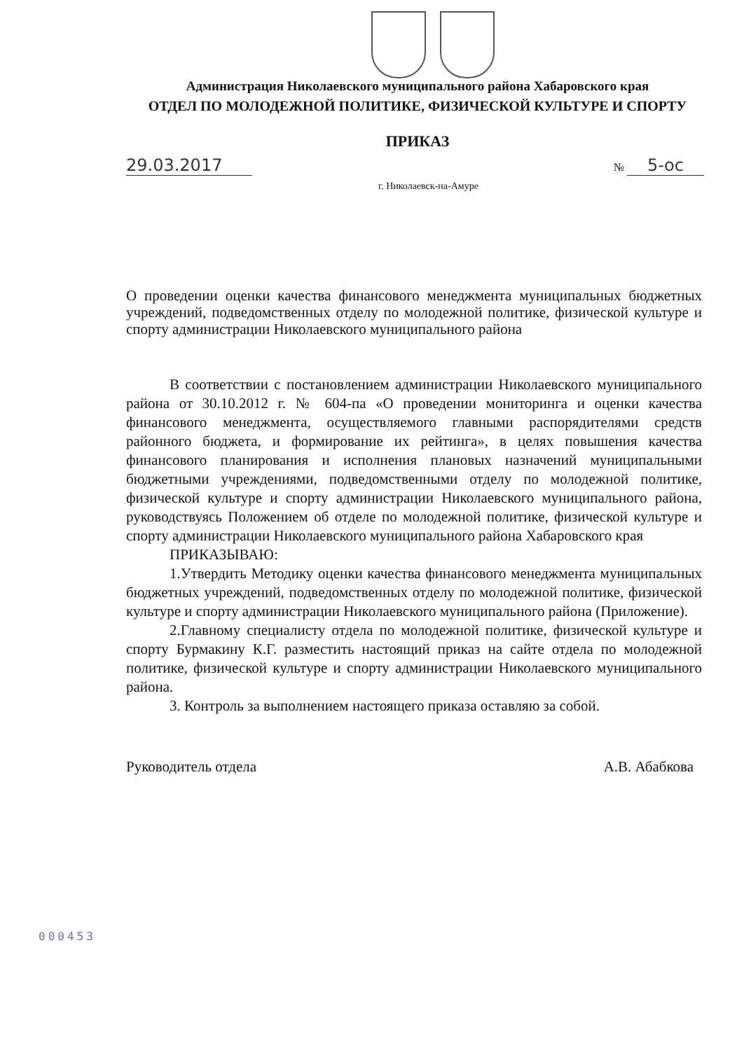Администрация Николаевского муниципального района Хабаровского края
ОТДЕЛ ПО МОЛОДЕЖНОЙ ПОЛИТИКЕ, ФИЗИЧЕСКОЙ КУЛЬТУРЕ И СПОРТУ
ПРИКАЗ
29.03.2017 № 5-ос
г. Николаевск-на-Амуре
О проведении оценки качества финансового менеджмента муниципальных бюджетных учреждений, подведомственных отделу по молодежной политике, физической культуре и спорту администрации Николаевского муниципального района
В соответствии с постановлением администрации Николаевского муниципального района от 30.10.2012 г. № 604-па «О проведении мониторинга и оценки качества финансового менеджмента, осуществляемого главными распорядителями средств районного бюджета, и формирование их рейтинга», в целях повышения качества финансового планирования и исполнения плановых назначений муниципальными бюджетными учреждениями, подведомственными отделу по молодежной политике, физической культуре и спорту администрации Николаевского муниципального района, руководствуясь Положением об отделе по молодежной политике, физической культуре и спорту администрации Николаевского муниципального района Хабаровского края
ПРИКАЗЫВАЮ:
1.Утвердить Методику оценки качества финансового менеджмента муниципальных бюджетных учреждений, подведомственных отделу по молодежной политике, физической культуре и спорту администрации Николаевского муниципального района (Приложение).
2.Главному специалисту отдела по молодежной политике, физической культуре и спорту Бурмакину К.Г. разместить настоящий приказ на сайте отдела по молодежной политике, физической культуре и спорту администрации Николаевского муниципального района.
3. Контроль за выполнением настоящего приказа оставляю за собой.
Руководитель отдела А.В. Абабкова
000453